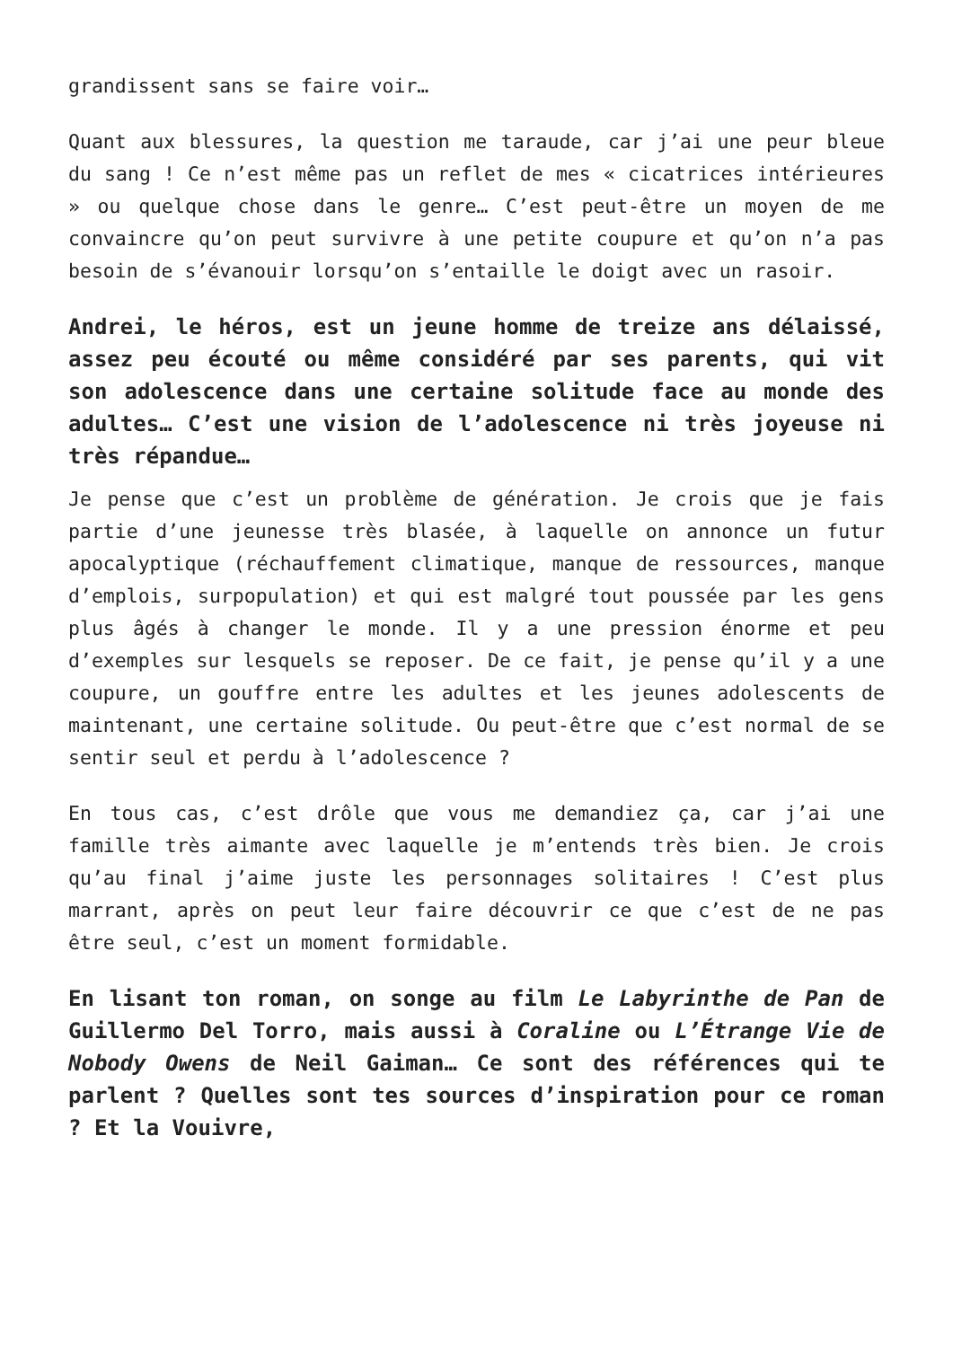grandissent sans se faire voir…
Quant aux blessures, la question me taraude, car j’ai une peur bleue du sang ! Ce n’est même pas un reflet de mes « cicatrices intérieures » ou quelque chose dans le genre… C’est peut-être un moyen de me convaincre qu’on peut survivre à une petite coupure et qu’on n’a pas besoin de s’évanouir lorsqu’on s’entaille le doigt avec un rasoir.
Andrei, le héros, est un jeune homme de treize ans délaissé, assez peu écouté ou même considéré par ses parents, qui vit son adolescence dans une certaine solitude face au monde des adultes… C’est une vision de l’adolescence ni très joyeuse ni très répandue…
Je pense que c’est un problème de génération. Je crois que je fais partie d’une jeunesse très blasée, à laquelle on annonce un futur apocalyptique (réchauffement climatique, manque de ressources, manque d’emplois, surpopulation) et qui est malgré tout poussée par les gens plus âgés à changer le monde. Il y a une pression énorme et peu d’exemples sur lesquels se reposer. De ce fait, je pense qu’il y a une coupure, un gouffre entre les adultes et les jeunes adolescents de maintenant, une certaine solitude. Ou peut-être que c’est normal de se sentir seul et perdu à l’adolescence ?
En tous cas, c’est drôle que vous me demandiez ça, car j’ai une famille très aimante avec laquelle je m’entends très bien. Je crois qu’au final j’aime juste les personnages solitaires ! C’est plus marrant, après on peut leur faire découvrir ce que c’est de ne pas être seul, c’est un moment formidable.
En lisant ton roman, on songe au film Le Labyrinthe de Pan de Guillermo Del Torro, mais aussi à Coraline ou L’Étrange Vie de Nobody Owens de Neil Gaiman… Ce sont des références qui te parlent ? Quelles sont tes sources d’inspiration pour ce roman ? Et la Vouivre,